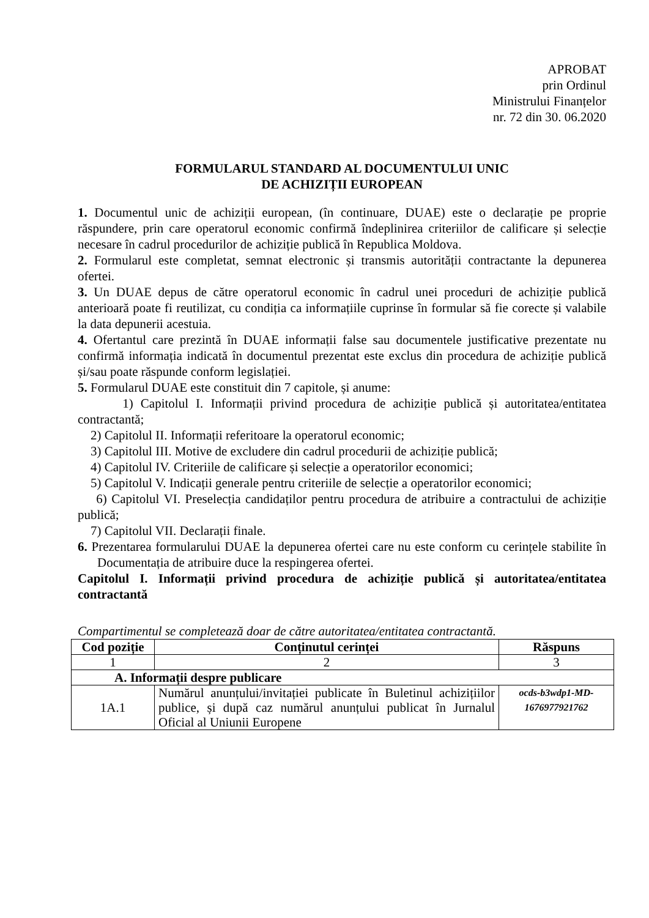APROBAT
prin Ordinul
Ministrului Finanțelor
nr. 72 din 30. 06.2020
FORMULARUL STANDARD AL DOCUMENTULUI UNIC
DE ACHIZIȚII EUROPEAN
1. Documentul unic de achiziții european, (în continuare, DUAE) este o declarație pe proprie răspundere, prin care operatorul economic confirmă îndeplinirea criteriilor de calificare și selecție necesare în cadrul procedurilor de achiziție publică în Republica Moldova.
2. Formularul este completat, semnat electronic și transmis autorității contractante la depunerea ofertei.
3. Un DUAE depus de către operatorul economic în cadrul unei proceduri de achiziție publică anterioară poate fi reutilizat, cu condiția ca informațiile cuprinse în formular să fie corecte și valabile la data depunerii acestuia.
4. Ofertantul care prezintă în DUAE informații false sau documentele justificative prezentate nu confirmă informația indicată în documentul prezentat este exclus din procedura de achiziție publică și/sau poate răspunde conform legislației.
5. Formularul DUAE este constituit din 7 capitole, și anume:
1) Capitolul I. Informații privind procedura de achiziție publică și autoritatea/entitatea contractantă;
2) Capitolul II. Informații referitoare la operatorul economic;
3) Capitolul III. Motive de excludere din cadrul procedurii de achiziție publică;
4) Capitolul IV. Criteriile de calificare și selecție a operatorilor economici;
5) Capitolul V. Indicații generale pentru criteriile de selecție a operatorilor economici;
6) Capitolul VI. Preselecția candidaților pentru procedura de atribuire a contractului de achiziție publică;
7) Capitolul VII. Declarații finale.
6. Prezentarea formularului DUAE la depunerea ofertei care nu este conform cu cerințele stabilite în Documentația de atribuire duce la respingerea ofertei.
Capitolul I. Informații privind procedura de achiziție publică și autoritatea/entitatea contractantă
Compartimentul se completează doar de către autoritatea/entitatea contractantă.
| Cod poziție | Conținutul cerinței | Răspuns |
| --- | --- | --- |
| 1 | 2 | 3 |
| A. Informații despre publicare | | |
| 1A.1 | Numărul anunțului/invitației publicate în Buletinul achizițiilor publice, și după caz numărul anunțului publicat în Jurnalul Oficial al Uniunii Europene | ocds-b3wdp1-MD-1676977921762 |